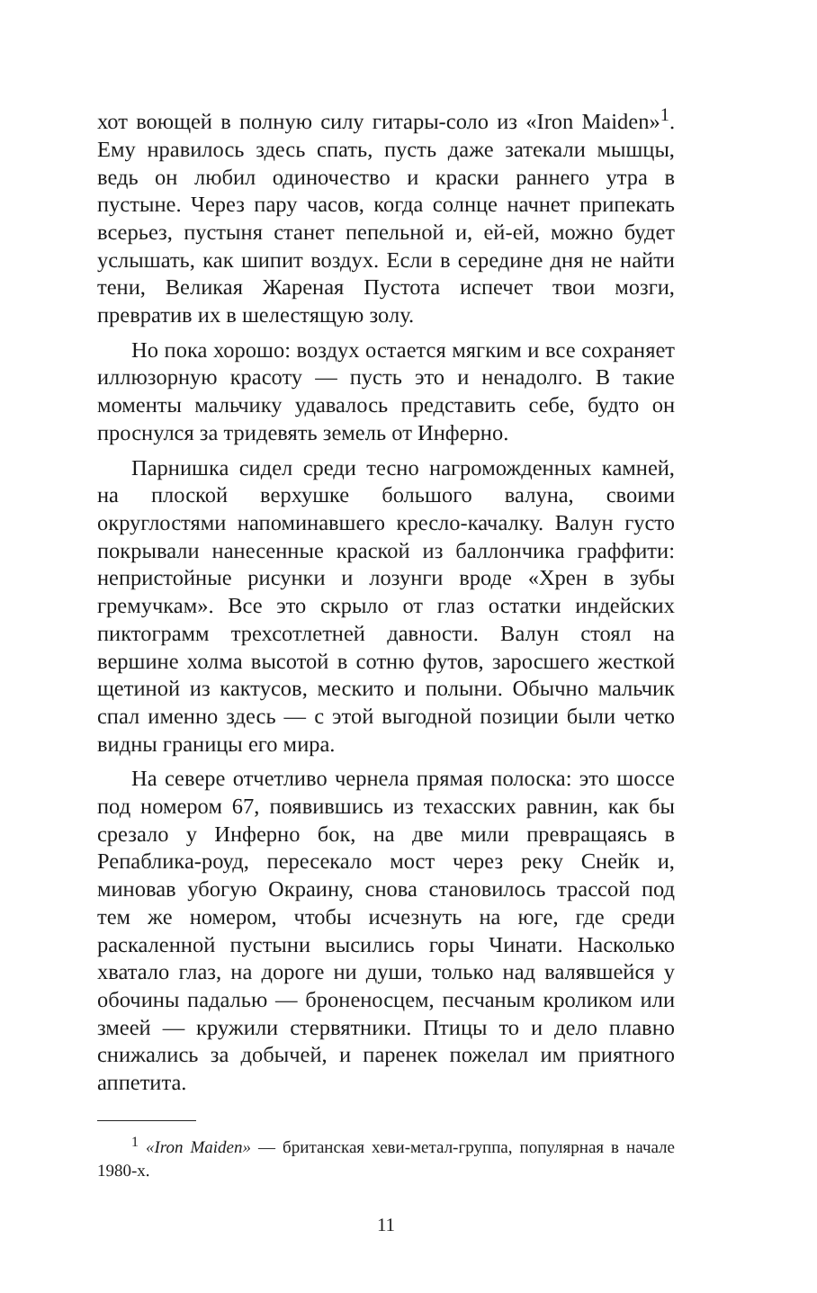хот воющей в полную силу гитары-соло из «Iron Maiden»<sup>1</sup>. Ему нравилось здесь спать, пусть даже затекали мышцы, ведь он любил одиночество и краски раннего утра в пустыне. Через пару часов, когда солнце начнет припекать всерьез, пустыня станет пепельной и, ей-ей, можно будет услышать, как шипит воздух. Если в середине дня не найти тени, Великая Жареная Пустота испечет твои мозги, превратив их в шелестящую золу.
Но пока хорошо: воздух остается мягким и все сохраняет иллюзорную красоту — пусть это и ненадолго. В такие моменты мальчику удавалось представить себе, будто он проснулся за тридевять земель от Инферно.
Парнишка сидел среди тесно нагроможденных камней, на плоской верхушке большого валуна, своими округлостями напоминавшего кресло-качалку. Валун густо покрывали нанесенные краской из баллончика граффити: непристойные рисунки и лозунги вроде «Хрен в зубы гремучкам». Все это скрыло от глаз остатки индейских пиктограмм трехсотлетней давности. Валун стоял на вершине холма высотой в сотню футов, заросшего жесткой щетиной из кактусов, мескито и полыни. Обычно мальчик спал именно здесь — с этой выгодной позиции были четко видны границы его мира.
На севере отчетливо чернела прямая полоска: это шоссе под номером 67, появившись из техасских равнин, как бы срезало у Инферно бок, на две мили превращаясь в Репаблика-роуд, пересекало мост через реку Снейк и, миновав убогую Окраину, снова становилось трассой под тем же номером, чтобы исчезнуть на юге, где среди раскаленной пустыни высились горы Чинати. Насколько хватало глаз, на дороге ни души, только над валявшейся у обочины падалью — броненосцем, песчаным кроликом или змеей — кружили стервятники. Птицы то и дело плавно снижались за добычей, и паренек пожелал им приятного аппетита.
<sup>1</sup> «Iron Maiden» — британская хеви-метал-группа, популярная в начале 1980-х.
11